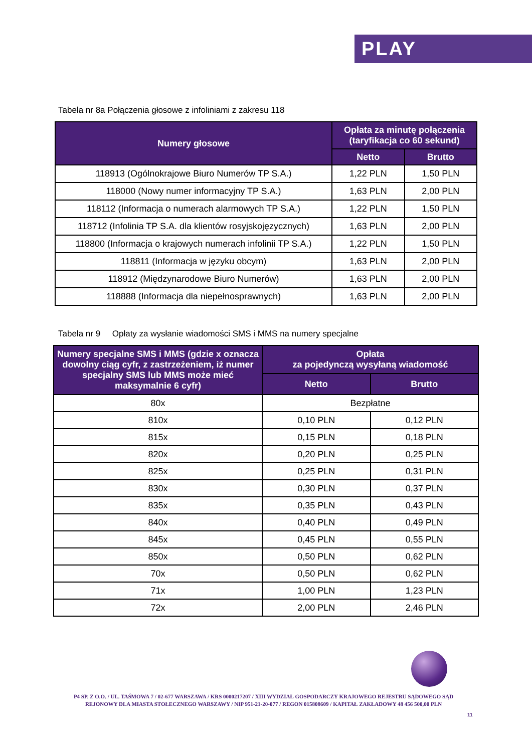PLAY
Tabela nr 8a Połączenia głosowe z infoliniami z zakresu 118
| Numery głosowe | Opłata za minutę połączenia (taryfikacja co 60 sekund) | |
| --- | --- | --- |
| | Netto | Brutto |
| 118913 (Ogólnokrajowe Biuro Numerów TP S.A.) | 1,22 PLN | 1,50 PLN |
| 118000 (Nowy numer informacyjny TP S.A.) | 1,63 PLN | 2,00 PLN |
| 118112 (Informacja o numerach alarmowych TP S.A.) | 1,22 PLN | 1,50 PLN |
| 118712 (Infolinia TP S.A. dla klientów rosyjskojęzycznych) | 1,63 PLN | 2,00 PLN |
| 118800 (Informacja o krajowych numerach infolinii TP S.A.) | 1,22 PLN | 1,50 PLN |
| 118811 (Informacja w języku obcym) | 1,63 PLN | 2,00 PLN |
| 118912 (Międzynarodowe Biuro Numerów) | 1,63 PLN | 2,00 PLN |
| 118888 (Informacja dla niepełnosprawnych) | 1,63 PLN | 2,00 PLN |
Tabela nr 9 Opłaty za wysłanie wiadomości SMS i MMS na numery specjalne
| Numery specjalne SMS i MMS (gdzie x oznacza dowolny ciąg cyfr, z zastrzeżeniem, iż numer specjalny SMS lub MMS może mieć maksymalnie 6 cyfr) | Opłata za pojedynczą wysyłaną wiadomość | |
| --- | --- | --- |
| | Netto | Brutto |
| 80x | Bezpłatne | |
| 810x | 0,10 PLN | 0,12 PLN |
| 815x | 0,15 PLN | 0,18 PLN |
| 820x | 0,20 PLN | 0,25 PLN |
| 825x | 0,25 PLN | 0,31 PLN |
| 830x | 0,30 PLN | 0,37 PLN |
| 835x | 0,35 PLN | 0,43 PLN |
| 840x | 0,40 PLN | 0,49 PLN |
| 845x | 0,45 PLN | 0,55 PLN |
| 850x | 0,50 PLN | 0,62 PLN |
| 70x | 0,50 PLN | 0,62 PLN |
| 71x | 1,00 PLN | 1,23 PLN |
| 72x | 2,00 PLN | 2,46 PLN |
P4 SP. Z O.O. / UL. TAŚMOWA 7 / 02-677 WARSZAWA / KRS 0000217207 / XIII WYDZIAŁ GOSPODARCZY KRAJOWEGO REJESTRU SĄDOWEGO SĄD REJONOWY DLA MIASTA STOŁECZNEGO WARSZAWY / NIP 951-21-20-077 / REGON 015808609 / KAPITAŁ ZAKŁADOWY 48 456 500,00 PLN
11